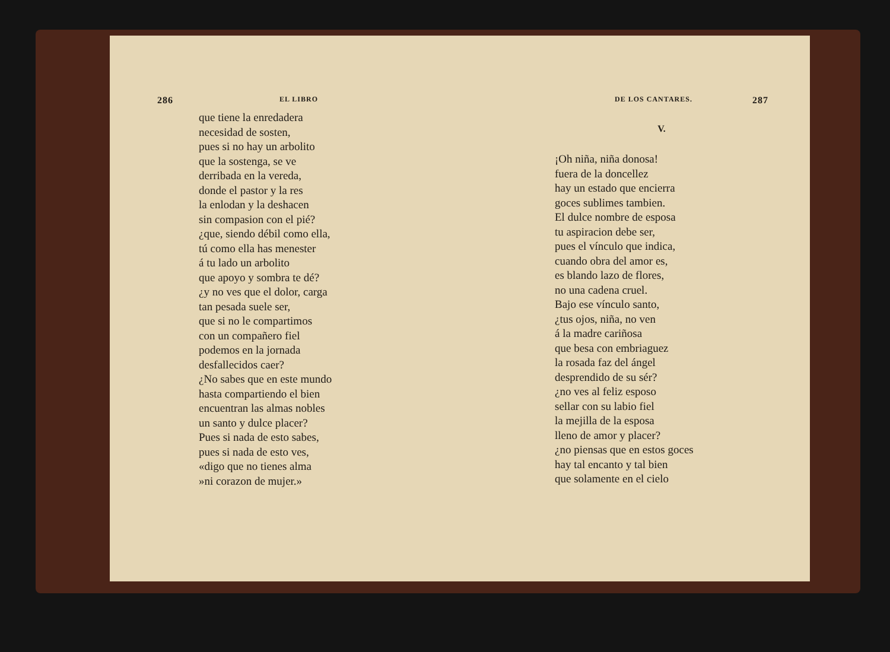286 EL LIBRO
que tiene la enredadera
necesidad de sosten,
pues si no hay un arbolito
que la sostenga, se ve
derribada en la vereda,
donde el pastor y la res
la enlodan y la deshacen
sin compasion con el pié?
¿que, siendo débil como ella,
tú como ella has menester
á tu lado un arbolito
que apoyo y sombra te dé?
¿y no ves que el dolor, carga
tan pesada suele ser,
que si no le compartimos
con un compañero fiel
podemos en la jornada
desfallecidos caer?
¿No sabes que en este mundo
hasta compartiendo el bien
encuentran las almas nobles
un santo y dulce placer?
Pues si nada de esto sabes,
pues si nada de esto ves,
«digo que no tienes alma
»ni corazon de mujer.»
DE LOS CANTARES. 287
V.
¡Oh niña, niña donosa!
fuera de la doncellez
hay un estado que encierra
goces sublimes tambien.
El dulce nombre de esposa
tu aspiracion debe ser,
pues el vínculo que indica,
cuando obra del amor es,
es blando lazo de flores,
no una cadena cruel.
Bajo ese vínculo santo,
¿tus ojos, niña, no ven
á la madre cariñosa
que besa con embriaguez
la rosada faz del ángel
desprendido de su sér?
¿no ves al feliz esposo
sellar con su labio fiel
la mejilla de la esposa
lleno de amor y placer?
¿no piensas que en estos goces
hay tal encanto y tal bien
que solamente en el cielo